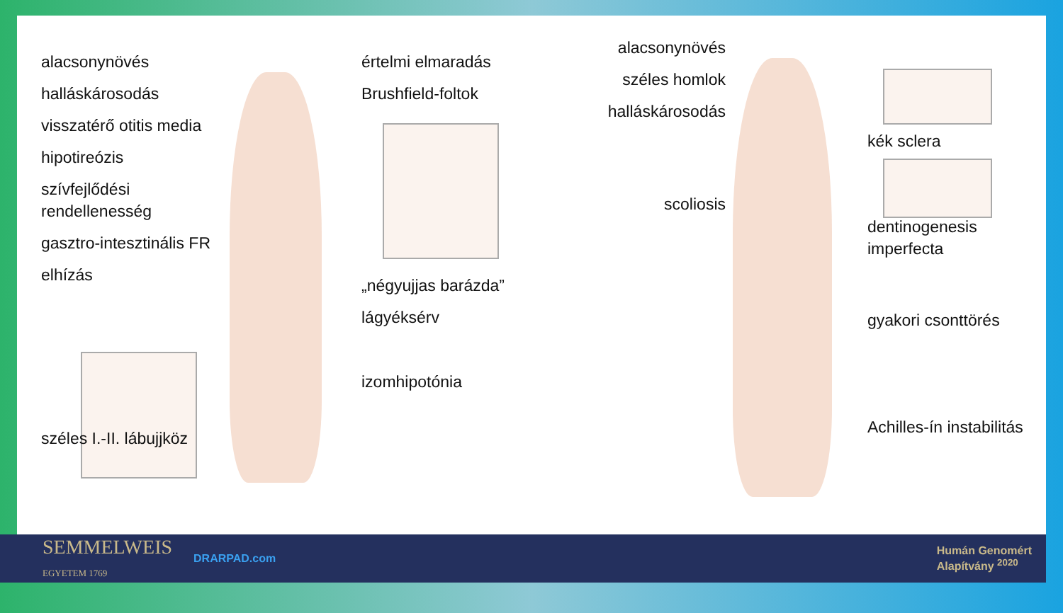alacsonynövés
halláskárosodás
visszatérő otitis media
hipotireózis
szívfejlődési rendellenesség
gasztro-intesztinális FR
elhízás
széles I.-II. lábujjköz
értelmi elmaradás
Brushfield-foltok
„négyujjas barázda”
lágyéksérv
izomhipotónia
alacsonynövés
széles homlok
halláskárosodás
scoliosis
kék sclera
dentinogenesis imperfecta
gyakori csonttörés
Achilles-ín instabilitás
SEMMELWEIS
EGYETEM 1769 DRARPAD.com Humán Genomért
Alapítvány <sup>2020</sup>